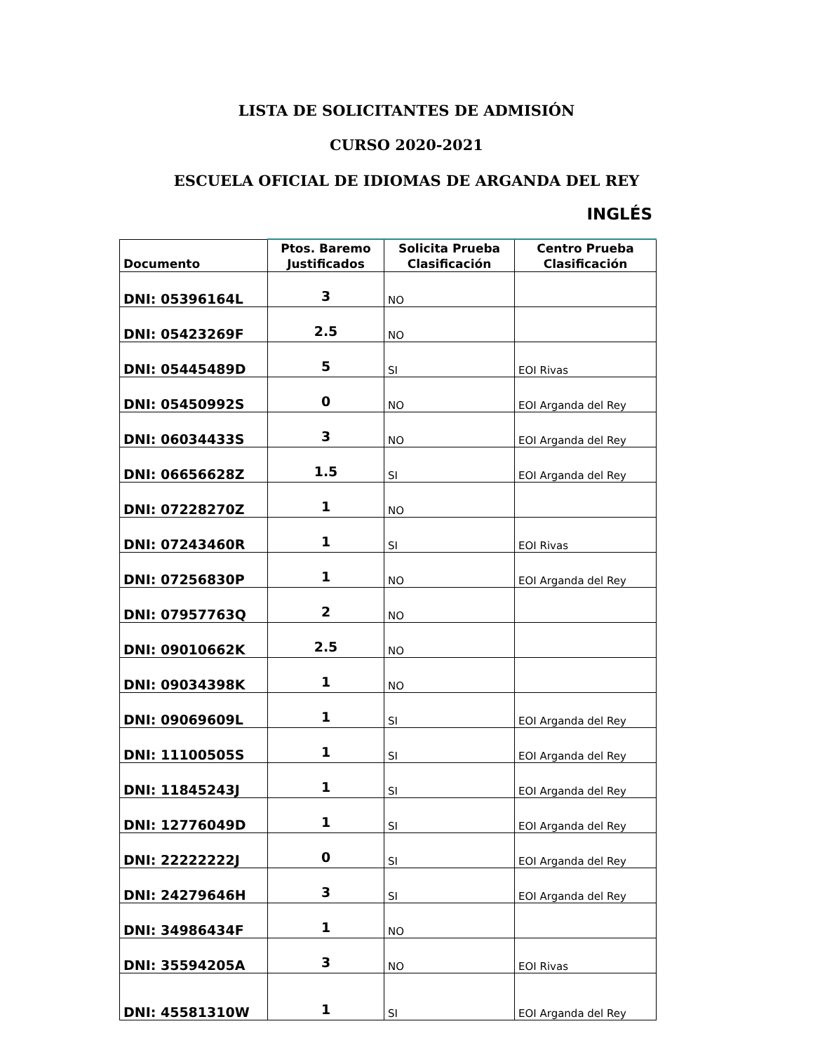LISTA DE SOLICITANTES DE ADMISIÓN
CURSO 2020-2021
ESCUELA OFICIAL DE IDIOMAS DE ARGANDA DEL REY
INGLÉS
| Documento | Ptos. Baremo Justificados | Solicita Prueba Clasificación | Centro Prueba Clasificación |
| --- | --- | --- | --- |
| DNI: 05396164L | 3 | NO | |
| DNI: 05423269F | 2.5 | NO | |
| DNI: 05445489D | 5 | SI | EOI Rivas |
| DNI: 05450992S | 0 | NO | EOI Arganda del Rey |
| DNI: 06034433S | 3 | NO | EOI Arganda del Rey |
| DNI: 06656628Z | 1.5 | SI | EOI Arganda del Rey |
| DNI: 07228270Z | 1 | NO | |
| DNI: 07243460R | 1 | SI | EOI Rivas |
| DNI: 07256830P | 1 | NO | EOI Arganda del Rey |
| DNI: 07957763Q | 2 | NO | |
| DNI: 09010662K | 2.5 | NO | |
| DNI: 09034398K | 1 | NO | |
| DNI: 09069609L | 1 | SI | EOI Arganda del Rey |
| DNI: 11100505S | 1 | SI | EOI Arganda del Rey |
| DNI: 11845243J | 1 | SI | EOI Arganda del Rey |
| DNI: 12776049D | 1 | SI | EOI Arganda del Rey |
| DNI: 22222222J | 0 | SI | EOI Arganda del Rey |
| DNI: 24279646H | 3 | SI | EOI Arganda del Rey |
| DNI: 34986434F | 1 | NO | |
| DNI: 35594205A | 3 | NO | EOI Rivas |
| DNI: 45581310W | 1 | SI | EOI Arganda del Rey |